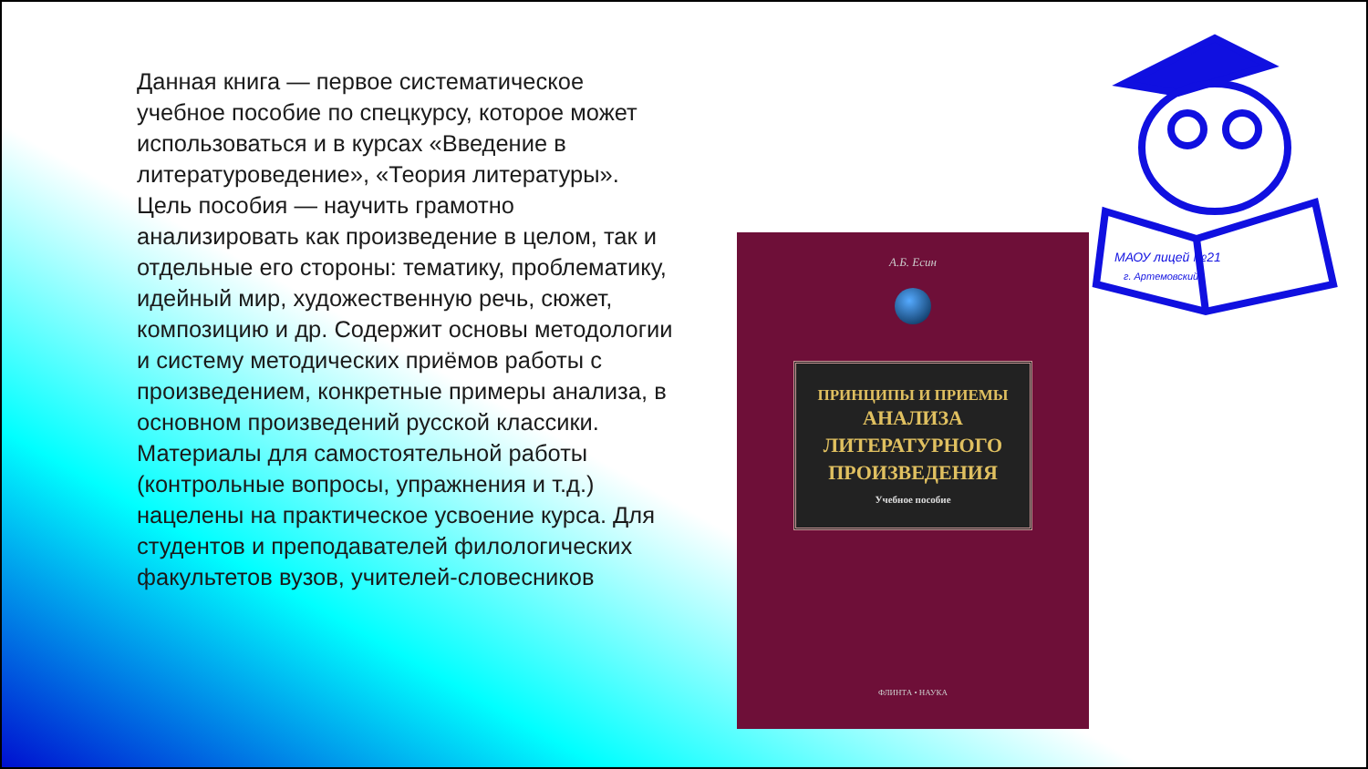Данная книга — первое систематическое учебное пособие по спецкурсу, которое может использоваться и в курсах «Введение в литературоведение», «Теория литературы». Цель пособия — научить грамотно анализировать как произведение в целом, так и отдельные его стороны: тематику, проблематику, идейный мир, художественную речь, сюжет, композицию и др. Содержит основы методологии и систему методических приёмов работы с произведением, конкретные примеры анализа, в основном произведений русской классики. Материалы для самостоятельной работы (контрольные вопросы, упражнения и т.д.) нацелены на практическое усвоение курса. Для студентов и преподавателей филологических факультетов вузов, учителей-словесников
А.Б. Есин
ПРИНЦИПЫ И ПРИЕМЫ
АНАЛИЗА
ЛИТЕРАТУРНОГО
ПРОИЗВЕДЕНИЯ
Учебное пособие
ФЛИНТА • НАУКА
МАОУ лицей №21
г. Артемовский